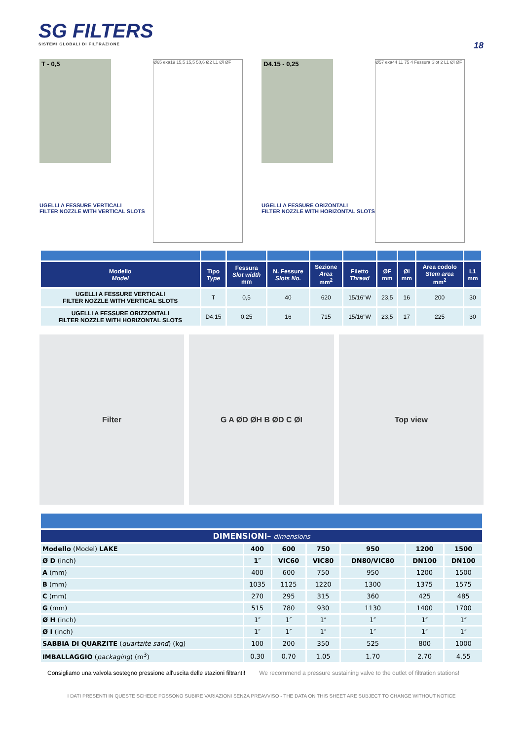SG FILTERS
SISTEMI GLOBALI DI FILTRAZIONE
18
T - 0,5
Ø65 exa19 15,5 15,5 50,6 Ø2 L1 Øi ØF
UGELLI A FESSURE VERTICALI
FILTER NOZZLE WITH VERTICAL SLOTS
D4.15 - 0,25
Ø57 exa44 11 75 4 Fessura Slot 2 L1 Øi ØF
UGELLI A FESSURE ORIZONTALI
FILTER NOZZLE WITH HORIZONTAL SLOTS
| Modello Model | Tipo Type | Fessura Slot width mm | N. Fessure Slots No. | Sezione Area mm<sup>2</sup> | Filetto Thread | ØF mm | ØI mm | Area codolo Stem area mm<sup>2</sup> | L1 mm |
| --- | --- | --- | --- | --- | --- | --- | --- | --- | --- |
| UGELLI A FESSURE VERTICALI FILTER NOZZLE WITH VERTICAL SLOTS | T | 0,5 | 40 | 620 | 15/16"W | 23,5 | 16 | 200 | 30 |
| UGELLI A FESSURE ORIZZONTALI FILTER NOZZLE WITH HORIZONTAL SLOTS | D4.15 | 0,25 | 16 | 715 | 15/16"W | 23,5 | 17 | 225 | 30 |
Filter G A ØD ØH B ØD C ØI Top view
| DIMENSIONI – dimensions | | | | | | |
| Modello (Model) LAKE | 400 | 600 | 750 | 950 | 1200 | 1500 |
| Ø D (inch) | 1″ | VIC60 | VIC80 | DN80/VIC80 | DN100 | DN100 |
| A (mm) | 400 | 600 | 750 | 950 | 1200 | 1500 |
| B (mm) | 1035 | 1125 | 1220 | 1300 | 1375 | 1575 |
| C (mm) | 270 | 295 | 315 | 360 | 425 | 485 |
| G (mm) | 515 | 780 | 930 | 1130 | 1400 | 1700 |
| Ø H (inch) | 1″ | 1″ | 1″ | 1″ | 1″ | 1″ |
| Ø I (inch) | 1″ | 1″ | 1″ | 1″ | 1″ | 1″ |
| SABBIA DI QUARZITE ( quartzite sand ) (kg) | 100 | 200 | 350 | 525 | 800 | 1000 |
| IMBALLAGGIO ( packaging ) (m<sup>3</sup>) | 0.30 | 0.70 | 1.05 | 1.70 | 2.70 | 4.55 |
Consigliamo una valvola sostegno pressione all'uscita delle stazioni filtranti! We recommend a pressure sustaining valve to the outlet of filtration stations!
I DATI PRESENTI IN QUESTE SCHEDE POSSONO SUBIRE VARIAZIONI SENZA PREAVVISO - THE DATA ON THIS SHEET ARE SUBJECT TO CHANGE WITHOUT NOTICE